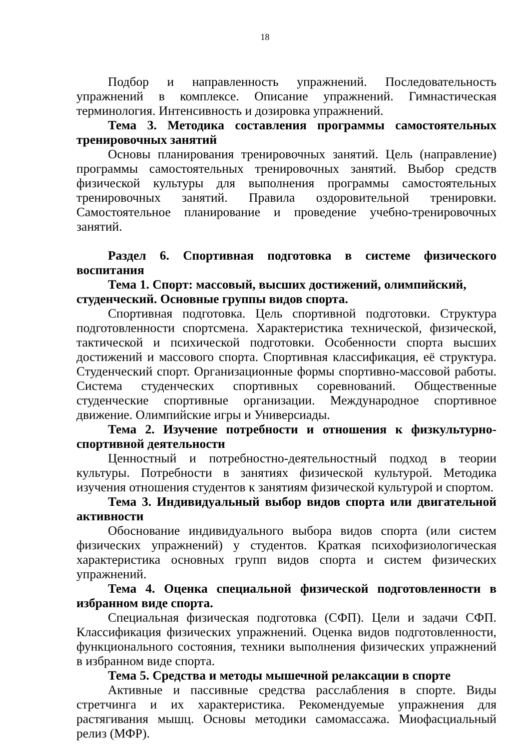18
Подбор и направленность упражнений. Последовательность упражнений в комплексе. Описание упражнений. Гимнастическая терминология. Интенсивность и дозировка упражнений.
Тема 3. Методика составления программы самостоятельных тренировочных занятий
Основы планирования тренировочных занятий. Цель (направление) программы самостоятельных тренировочных занятий. Выбор средств физической культуры для выполнения программы самостоятельных тренировочных занятий. Правила оздоровительной тренировки. Самостоятельное планирование и проведение учебно-тренировочных занятий.
Раздел 6. Спортивная подготовка в системе физического воспитания
Тема 1. Спорт: массовый, высших достижений, олимпийский, студенческий. Основные группы видов спорта.
Спортивная подготовка. Цель спортивной подготовки. Структура подготовленности спортсмена. Характеристика технической, физической, тактической и психической подготовки. Особенности спорта высших достижений и массового спорта. Спортивная классификация, её структура. Студенческий спорт. Организационные формы спортивно-массовой работы. Система студенческих спортивных соревнований. Общественные студенческие спортивные организации. Международное спортивное движение. Олимпийские игры и Универсиады.
Тема 2. Изучение потребности и отношения к физкультурно-спортивной деятельности
Ценностный и потребностно-деятельностный подход в теории культуры. Потребности в занятиях физической культурой. Методика изучения отношения студентов к занятиям физической культурой и спортом.
Тема 3. Индивидуальный выбор видов спорта или двигательной активности
Обоснование индивидуального выбора видов спорта (или систем физических упражнений) у студентов. Краткая психофизиологическая характеристика основных групп видов спорта и систем физических упражнений.
Тема 4. Оценка специальной физической подготовленности в избранном виде спорта.
Специальная физическая подготовка (СФП). Цели и задачи СФП. Классификация физических упражнений. Оценка видов подготовленности, функционального состояния, техники выполнения физических упражнений в избранном виде спорта.
Тема 5. Средства и методы мышечной релаксации в спорте
Активные и пассивные средства расслабления в спорте. Виды стретчинга и их характеристика. Рекомендуемые упражнения для растягивания мышц. Основы методики самомассажа. Миофасциальный релиз (МФР).